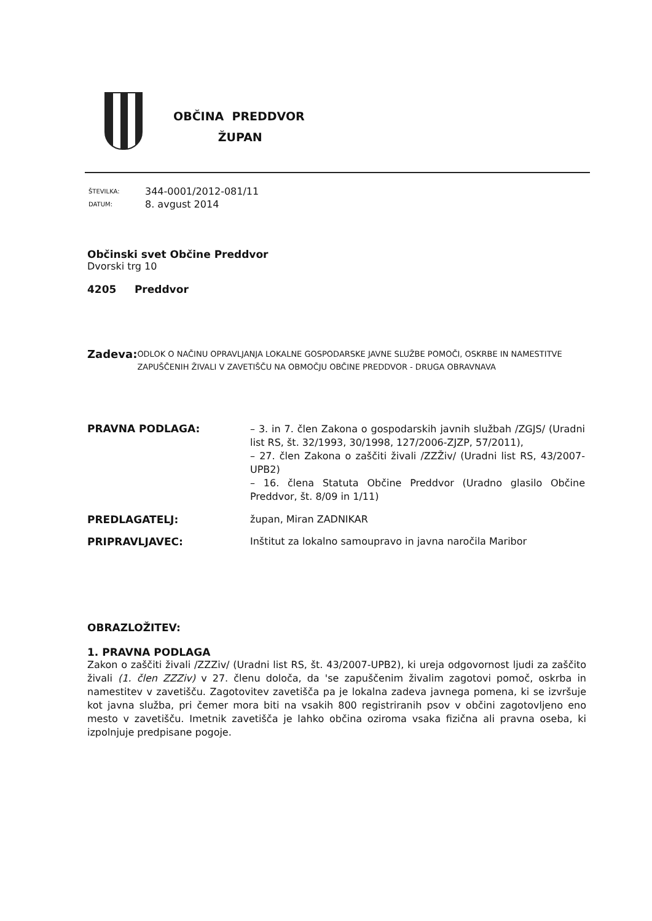OBČINA PREDDVOR
ŽUPAN
| ŠTEVILKA: | 344-0001/2012-081/11 |
| DATUM: | 8. avgust 2014 |
Občinski svet Občine Preddvor
Dvorski trg 10
4205 Preddvor
Zadeva:
ODLOK O NAČINU OPRAVLJANJA LOKALNE GOSPODARSKE JAVNE SLUŽBE POMOČI, OSKRBE IN NAMESTITVE ZAPUŠČENIH ŽIVALI V ZAVETIŠČU NA OBMOČJU OBČINE PREDDVOR - DRUGA OBRAVNAVA
PRAVNA PODLAGA:
– 3. in 7. člen Zakona o gospodarskih javnih službah /ZGJS/ (Uradni list RS, št. 32/1993, 30/1998, 127/2006-ZJZP, 57/2011),
– 27. člen Zakona o zaščiti živali /ZZŽiv/ (Uradni list RS, 43/2007-UPB2)
– 16. člena Statuta Občine Preddvor (Uradno glasilo Občine Preddvor, št. 8/09 in 1/11)
PREDLAGATELJ: župan, Miran ZADNIKAR
PRIPRAVLJAVEC: Inštitut za lokalno samoupravo in javna naročila Maribor
OBRAZLOŽITEV:
1. PRAVNA PODLAGA
Zakon o zaščiti živali /ZZZiv/ (Uradni list RS, št. 43/2007-UPB2), ki ureja odgovornost ljudi za zaščito živali (1. člen ZZZiv) v 27. členu določa, da 'se zapuščenim živalim zagotovi pomoč, oskrba in namestitev v zavetišču. Zagotovitev zavetišča pa je lokalna zadeva javnega pomena, ki se izvršuje kot javna služba, pri čemer mora biti na vsakih 800 registriranih psov v občini zagotovljeno eno mesto v zavetišču. Imetnik zavetišča je lahko občina oziroma vsaka fizična ali pravna oseba, ki izpolnjuje predpisane pogoje.